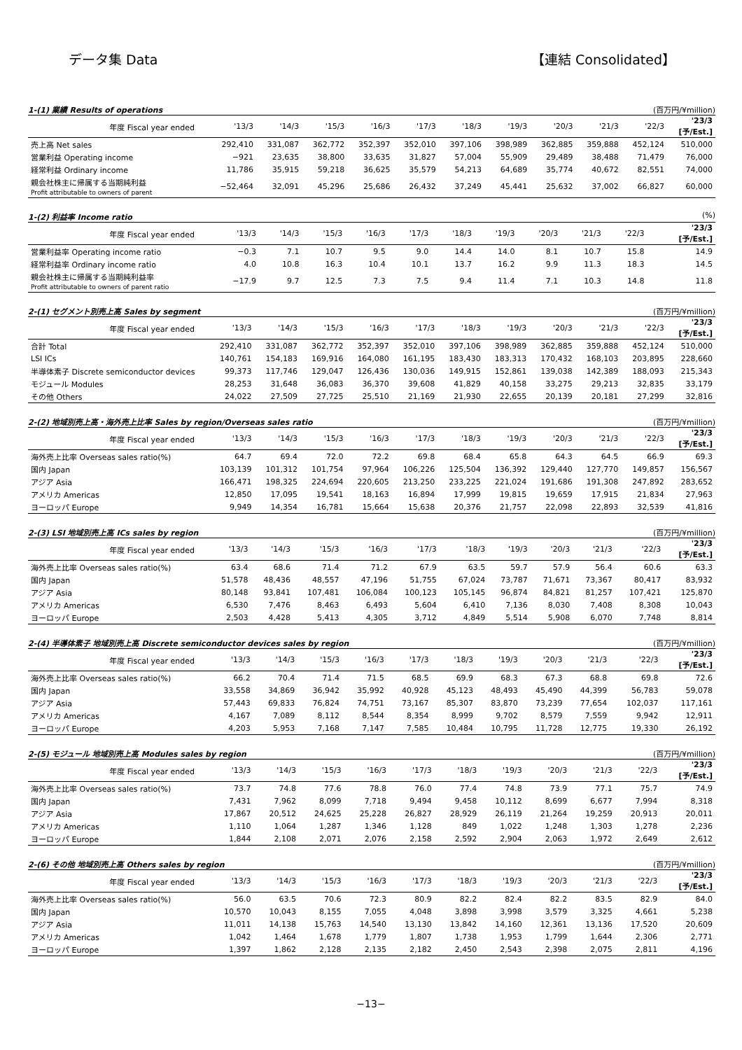データ集 Data 【連結 Consolidated】
1-(1) 業績 Results of operations (百万円/¥million)
| 年度 Fiscal year ended | '13/3 | '14/3 | '15/3 | '16/3 | '17/3 | '18/3 | '19/3 | '20/3 | '21/3 | '22/3 | '23/3 [予/Est.] |
| --- | --- | --- | --- | --- | --- | --- | --- | --- | --- | --- | --- |
| 売上高 Net sales | 292,410 | 331,087 | 362,772 | 352,397 | 352,010 | 397,106 | 398,989 | 362,885 | 359,888 | 452,124 | 510,000 |
| 営業利益 Operating income | −921 | 23,635 | 38,800 | 33,635 | 31,827 | 57,004 | 55,909 | 29,489 | 38,488 | 71,479 | 76,000 |
| 経常利益 Ordinary income | 11,786 | 35,915 | 59,218 | 36,625 | 35,579 | 54,213 | 64,689 | 35,774 | 40,672 | 82,551 | 74,000 |
| 親会社株主に帰属する当期純利益 Profit attributable to owners of parent | −52,464 | 32,091 | 45,296 | 25,686 | 26,432 | 37,249 | 45,441 | 25,632 | 37,002 | 66,827 | 60,000 |
1-(2) 利益率 Income ratio (%)
| 年度 Fiscal year ended | '13/3 | '14/3 | '15/3 | '16/3 | '17/3 | '18/3 | '19/3 | '20/3 | '21/3 | '22/3 | '23/3 [予/Est.] |
| --- | --- | --- | --- | --- | --- | --- | --- | --- | --- | --- | --- |
| 営業利益率 Operating income ratio | −0.3 | 7.1 | 10.7 | 9.5 | 9.0 | 14.4 | 14.0 | 8.1 | 10.7 | 15.8 | 14.9 |
| 経常利益率 Ordinary income ratio | 4.0 | 10.8 | 16.3 | 10.4 | 10.1 | 13.7 | 16.2 | 9.9 | 11.3 | 18.3 | 14.5 |
| 親会社株主に帰属する当期純利益率 Profit attributable to owners of parent ratio | −17.9 | 9.7 | 12.5 | 7.3 | 7.5 | 9.4 | 11.4 | 7.1 | 10.3 | 14.8 | 11.8 |
2-(1) セグメント別売上高 Sales by segment (百万円/¥million)
| 年度 Fiscal year ended | '13/3 | '14/3 | '15/3 | '16/3 | '17/3 | '18/3 | '19/3 | '20/3 | '21/3 | '22/3 | '23/3 [予/Est.] |
| --- | --- | --- | --- | --- | --- | --- | --- | --- | --- | --- | --- |
| 合計 Total | 292,410 | 331,087 | 362,772 | 352,397 | 352,010 | 397,106 | 398,989 | 362,885 | 359,888 | 452,124 | 510,000 |
| LSI ICs | 140,761 | 154,183 | 169,916 | 164,080 | 161,195 | 183,430 | 183,313 | 170,432 | 168,103 | 203,895 | 228,660 |
| 半導体素子 Discrete semiconductor devices | 99,373 | 117,746 | 129,047 | 126,436 | 130,036 | 149,915 | 152,861 | 139,038 | 142,389 | 188,093 | 215,343 |
| モジュール Modules | 28,253 | 31,648 | 36,083 | 36,370 | 39,608 | 41,829 | 40,158 | 33,275 | 29,213 | 32,835 | 33,179 |
| その他 Others | 24,022 | 27,509 | 27,725 | 25,510 | 21,169 | 21,930 | 22,655 | 20,139 | 20,181 | 27,299 | 32,816 |
2-(2) 地域別売上高・海外売上比率 Sales by region/Overseas sales ratio (百万円/¥million)
| 年度 Fiscal year ended | '13/3 | '14/3 | '15/3 | '16/3 | '17/3 | '18/3 | '19/3 | '20/3 | '21/3 | '22/3 | '23/3 [予/Est.] |
| --- | --- | --- | --- | --- | --- | --- | --- | --- | --- | --- | --- |
| 海外売上比率 Overseas sales ratio(%) | 64.7 | 69.4 | 72.0 | 72.2 | 69.8 | 68.4 | 65.8 | 64.3 | 64.5 | 66.9 | 69.3 |
| 国内 Japan | 103,139 | 101,312 | 101,754 | 97,964 | 106,226 | 125,504 | 136,392 | 129,440 | 127,770 | 149,857 | 156,567 |
| アジア Asia | 166,471 | 198,325 | 224,694 | 220,605 | 213,250 | 233,225 | 221,024 | 191,686 | 191,308 | 247,892 | 283,652 |
| アメリカ Americas | 12,850 | 17,095 | 19,541 | 18,163 | 16,894 | 17,999 | 19,815 | 19,659 | 17,915 | 21,834 | 27,963 |
| ヨーロッパ Europe | 9,949 | 14,354 | 16,781 | 15,664 | 15,638 | 20,376 | 21,757 | 22,098 | 22,893 | 32,539 | 41,816 |
2-(3) LSI 地域別売上高 ICs sales by region (百万円/¥million)
| 年度 Fiscal year ended | '13/3 | '14/3 | '15/3 | '16/3 | '17/3 | '18/3 | '19/3 | '20/3 | '21/3 | '22/3 | '23/3 [予/Est.] |
| --- | --- | --- | --- | --- | --- | --- | --- | --- | --- | --- | --- |
| 海外売上比率 Overseas sales ratio(%) | 63.4 | 68.6 | 71.4 | 71.2 | 67.9 | 63.5 | 59.7 | 57.9 | 56.4 | 60.6 | 63.3 |
| 国内 Japan | 51,578 | 48,436 | 48,557 | 47,196 | 51,755 | 67,024 | 73,787 | 71,671 | 73,367 | 80,417 | 83,932 |
| アジア Asia | 80,148 | 93,841 | 107,481 | 106,084 | 100,123 | 105,145 | 96,874 | 84,821 | 81,257 | 107,421 | 125,870 |
| アメリカ Americas | 6,530 | 7,476 | 8,463 | 6,493 | 5,604 | 6,410 | 7,136 | 8,030 | 7,408 | 8,308 | 10,043 |
| ヨーロッパ Europe | 2,503 | 4,428 | 5,413 | 4,305 | 3,712 | 4,849 | 5,514 | 5,908 | 6,070 | 7,748 | 8,814 |
2-(4) 半導体素子 地域別売上高 Discrete semiconductor devices sales by region (百万円/¥million)
| 年度 Fiscal year ended | '13/3 | '14/3 | '15/3 | '16/3 | '17/3 | '18/3 | '19/3 | '20/3 | '21/3 | '22/3 | '23/3 [予/Est.] |
| --- | --- | --- | --- | --- | --- | --- | --- | --- | --- | --- | --- |
| 海外売上比率 Overseas sales ratio(%) | 66.2 | 70.4 | 71.4 | 71.5 | 68.5 | 69.9 | 68.3 | 67.3 | 68.8 | 69.8 | 72.6 |
| 国内 Japan | 33,558 | 34,869 | 36,942 | 35,992 | 40,928 | 45,123 | 48,493 | 45,490 | 44,399 | 56,783 | 59,078 |
| アジア Asia | 57,443 | 69,833 | 76,824 | 74,751 | 73,167 | 85,307 | 83,870 | 73,239 | 77,654 | 102,037 | 117,161 |
| アメリカ Americas | 4,167 | 7,089 | 8,112 | 8,544 | 8,354 | 8,999 | 9,702 | 8,579 | 7,559 | 9,942 | 12,911 |
| ヨーロッパ Europe | 4,203 | 5,953 | 7,168 | 7,147 | 7,585 | 10,484 | 10,795 | 11,728 | 12,775 | 19,330 | 26,192 |
2-(5) モジュール 地域別売上高 Modules sales by region (百万円/¥million)
| 年度 Fiscal year ended | '13/3 | '14/3 | '15/3 | '16/3 | '17/3 | '18/3 | '19/3 | '20/3 | '21/3 | '22/3 | '23/3 [予/Est.] |
| --- | --- | --- | --- | --- | --- | --- | --- | --- | --- | --- | --- |
| 海外売上比率 Overseas sales ratio(%) | 73.7 | 74.8 | 77.6 | 78.8 | 76.0 | 77.4 | 74.8 | 73.9 | 77.1 | 75.7 | 74.9 |
| 国内 Japan | 7,431 | 7,962 | 8,099 | 7,718 | 9,494 | 9,458 | 10,112 | 8,699 | 6,677 | 7,994 | 8,318 |
| アジア Asia | 17,867 | 20,512 | 24,625 | 25,228 | 26,827 | 28,929 | 26,119 | 21,264 | 19,259 | 20,913 | 20,011 |
| アメリカ Americas | 1,110 | 1,064 | 1,287 | 1,346 | 1,128 | 849 | 1,022 | 1,248 | 1,303 | 1,278 | 2,236 |
| ヨーロッパ Europe | 1,844 | 2,108 | 2,071 | 2,076 | 2,158 | 2,592 | 2,904 | 2,063 | 1,972 | 2,649 | 2,612 |
2-(6) その他 地域別売上高 Others sales by region (百万円/¥million)
| 年度 Fiscal year ended | '13/3 | '14/3 | '15/3 | '16/3 | '17/3 | '18/3 | '19/3 | '20/3 | '21/3 | '22/3 | '23/3 [予/Est.] |
| --- | --- | --- | --- | --- | --- | --- | --- | --- | --- | --- | --- |
| 海外売上比率 Overseas sales ratio(%) | 56.0 | 63.5 | 70.6 | 72.3 | 80.9 | 82.2 | 82.4 | 82.2 | 83.5 | 82.9 | 84.0 |
| 国内 Japan | 10,570 | 10,043 | 8,155 | 7,055 | 4,048 | 3,898 | 3,998 | 3,579 | 3,325 | 4,661 | 5,238 |
| アジア Asia | 11,011 | 14,138 | 15,763 | 14,540 | 13,130 | 13,842 | 14,160 | 12,361 | 13,136 | 17,520 | 20,609 |
| アメリカ Americas | 1,042 | 1,464 | 1,678 | 1,779 | 1,807 | 1,738 | 1,953 | 1,799 | 1,644 | 2,306 | 2,771 |
| ヨーロッパ Europe | 1,397 | 1,862 | 2,128 | 2,135 | 2,182 | 2,450 | 2,543 | 2,398 | 2,075 | 2,811 | 4,196 |
−13−